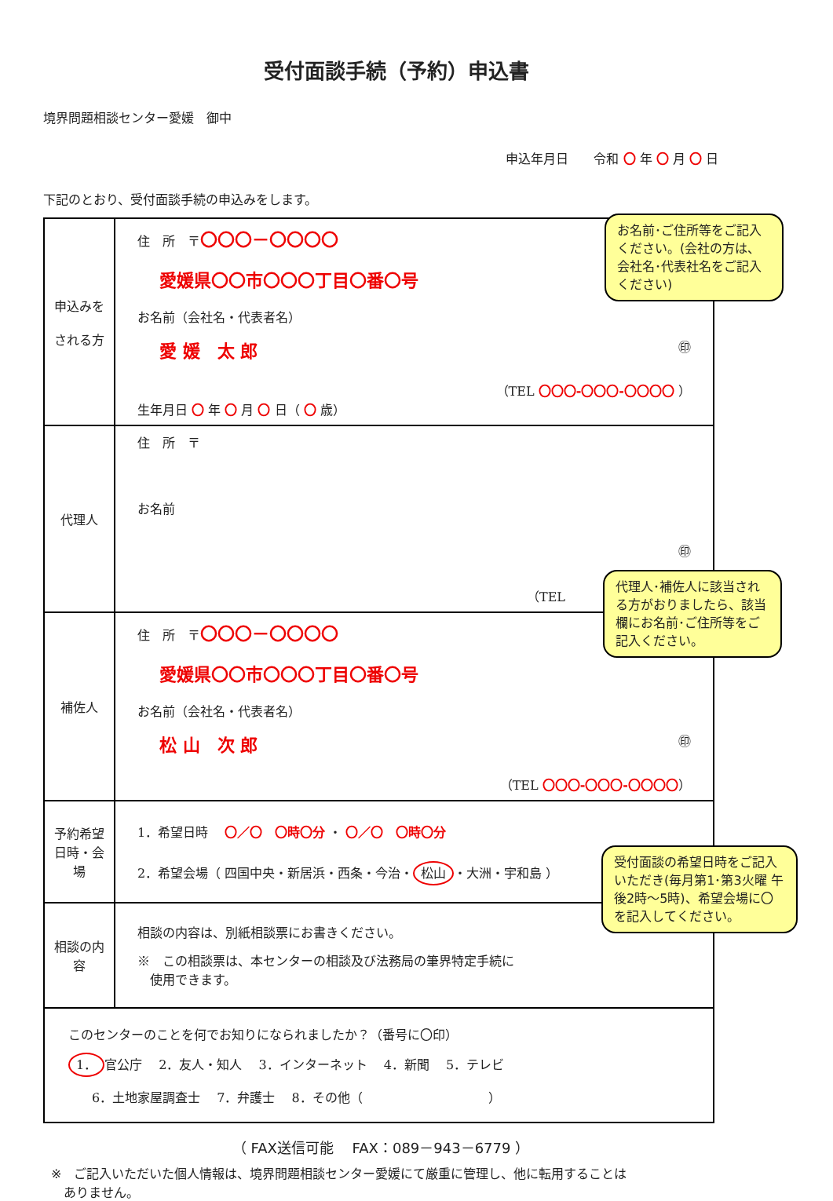受付面談手続（予約）申込書
境界問題相談センター愛媛　御中
申込年月日　　令和 〇 年 〇 月 〇 日
下記のとおり、受付面談手続の申込みをします。
| 申込みを される方 | 住 所 〒 〇〇〇－〇〇〇〇 愛媛県〇〇市〇〇〇丁目〇番〇号 お名前（会社名・代表者名） 愛 媛 太 郎 ㊞ （TEL 〇〇〇-〇〇〇-〇〇〇〇 ） 生年月日 〇 年 〇 月 〇 日（ 〇 歳） |
| 代理人 | 住 所 〒 お名前 ㊞ （TEL ） |
| 補佐人 | 住 所 〒 〇〇〇－〇〇〇〇 愛媛県〇〇市〇〇〇丁目〇番〇号 お名前（会社名・代表者名） 松 山 次 郎 ㊞ （TEL 〇〇〇-〇〇〇-〇〇〇〇 ） |
| 予約希望 日時・会場 | 1．希望日時 〇／〇 〇時〇分 ・ 〇／〇 〇時〇分 2．希望会場（ 四国中央・新居浜・西条・今治・ 松山 ・大洲・宇和島 ） |
| 相談の内容 | 相談の内容は、別紙相談票にお書きください。 ※ この相談票は、本センターの相談及び法務局の筆界特定手続に 使用できます。 |
| このセンターのことを何でお知りになられましたか？（番号に〇印） 1． 官公庁 2．友人・知人 3．インターネット 4．新聞 5．テレビ 6．土地家屋調査士 7．弁護士 8．その他（ ） | |
（ FAX送信可能　 FAX：089－943－6779 ）
※　ご記入いただいた個人情報は、境界問題相談センター愛媛にて厳重に管理し、他に転用することは
　ありません。
お名前･ご住所等をご記入ください。(会社の方は、会社名･代表社名をご記入ください)
代理人･補佐人に該当される方がおりましたら、該当欄にお名前･ご住所等をご記入ください。
受付面談の希望日時をご記入いただき(毎月第1･第3火曜 午後2時～5時)、希望会場に〇を記入してください。